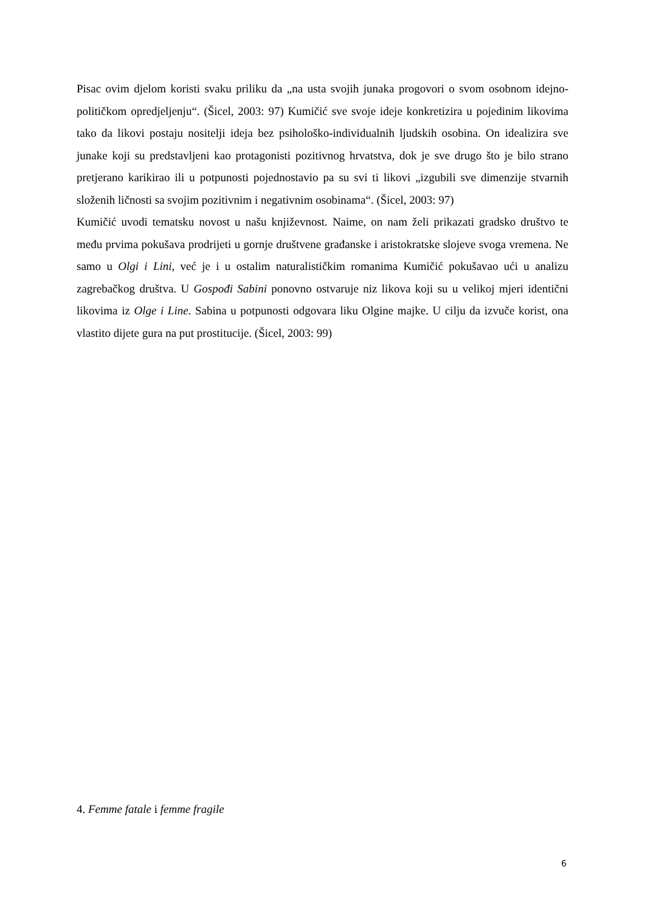Pisac ovim djelom koristi svaku priliku da „na usta svojih junaka progovori o svom osobnom idejno-političkom opredjeljenju“. (Šicel, 2003: 97) Kumičić sve svoje ideje konkretizira u pojedinim likovima tako da likovi postaju nositelji ideja bez psihološko-individualnih ljudskih osobina. On idealizira sve junake koji su predstavljeni kao protagonisti pozitivnog hrvatstva, dok je sve drugo što je bilo strano pretjerano karikirao ili u potpunosti pojednostavio pa su svi ti likovi „izgubili sve dimenzije stvarnih složenih ličnosti sa svojim pozitivnim i negativnim osobinama“. (Šicel, 2003: 97)
Kumičić uvodi tematsku novost u našu književnost. Naime, on nam želi prikazati gradsko društvo te među prvima pokušava prodrijeti u gornje društvene građanske i aristokratske slojeve svoga vremena. Ne samo u Olgi i Lini, već je i u ostalim naturalističkim romanima Kumičić pokušavao ući u analizu zagrebačkog društva. U Gospođi Sabini ponovno ostvaruje niz likova koji su u velikoj mjeri identični likovima iz Olge i Line. Sabina u potpunosti odgovara liku Olgine majke. U cilju da izvuče korist, ona vlastito dijete gura na put prostitucije. (Šicel, 2003: 99)
4. Femme fatale i femme fragile
6